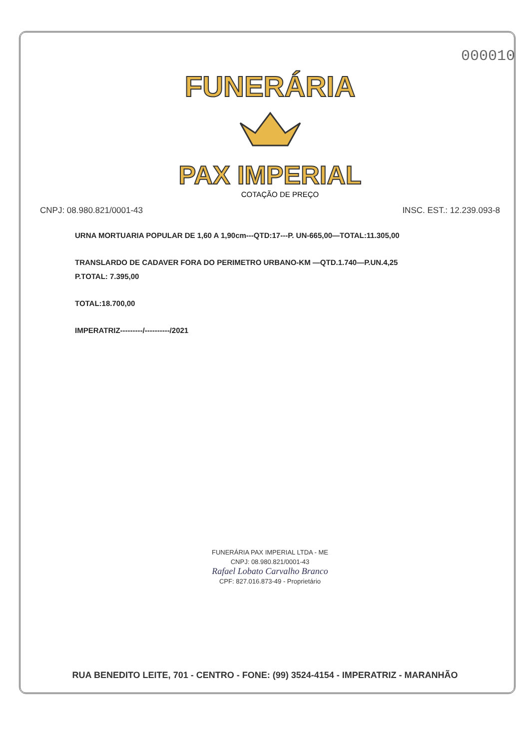000010
FUNERÁRIA
PAX IMPERIAL
COTAÇÃO DE PREÇO
CNPJ: 08.980.821/0001-43 INSC. EST.: 12.239.093-8
URNA MORTUARIA POPULAR DE 1,60 A 1,90cm---QTD:17---P. UN-665,00—TOTAL:11.305,00
TRANSLARDO DE CADAVER FORA DO PERIMETRO URBANO-KM —QTD.1.740—P.UN.4,25
P.TOTAL: 7.395,00
TOTAL:18.700,00
IMPERATRIZ---------/----------/2021
FUNERÁRIA PAX IMPERIAL LTDA - ME
CNPJ: 08.980.821/0001-43
Rafael Lobato Carvalho Branco
CPF: 827.016.873-49 - Proprietário
RUA BENEDITO LEITE, 701 - CENTRO - FONE: (99) 3524-4154 - IMPERATRIZ - MARANHÃO